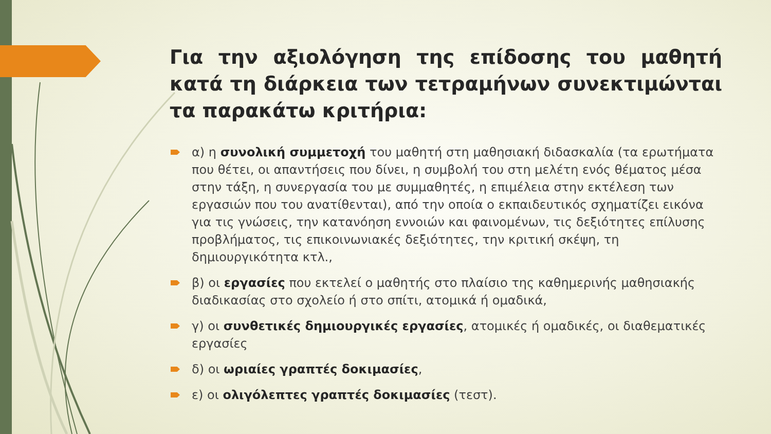Για την αξιολόγηση της επίδοσης του μαθητή κατά τη διάρκεια των τετραμήνων συνεκτιμώνται τα παρακάτω κριτήρια:
α) η συνολική συμμετοχή του μαθητή στη μαθησιακή διδασκαλία (τα ερωτήματα που θέτει, οι απαντήσεις που δίνει, η συμβολή του στη μελέτη ενός θέματος μέσα στην τάξη, η συνεργασία του με συμμαθητές, η επιμέλεια στην εκτέλεση των εργασιών που του ανατίθενται), από την οποία ο εκπαιδευτικός σχηματίζει εικόνα για τις γνώσεις, την κατανόηση εννοιών και φαινομένων, τις δεξιότητες επίλυσης προβλήματος, τις επικοινωνιακές δεξιότητες, την κριτική σκέψη, τη δημιουργικότητα κτλ.,
β) οι εργασίες που εκτελεί ο μαθητής στο πλαίσιο της καθημερινής μαθησιακής διαδικασίας στο σχολείο ή στο σπίτι, ατομικά ή ομαδικά,
γ) οι συνθετικές δημιουργικές εργασίες, ατομικές ή ομαδικές, οι διαθεματικές εργασίες
δ) οι ωριαίες γραπτές δοκιμασίες,
ε) οι ολιγόλεπτες γραπτές δοκιμασίες (τεστ).